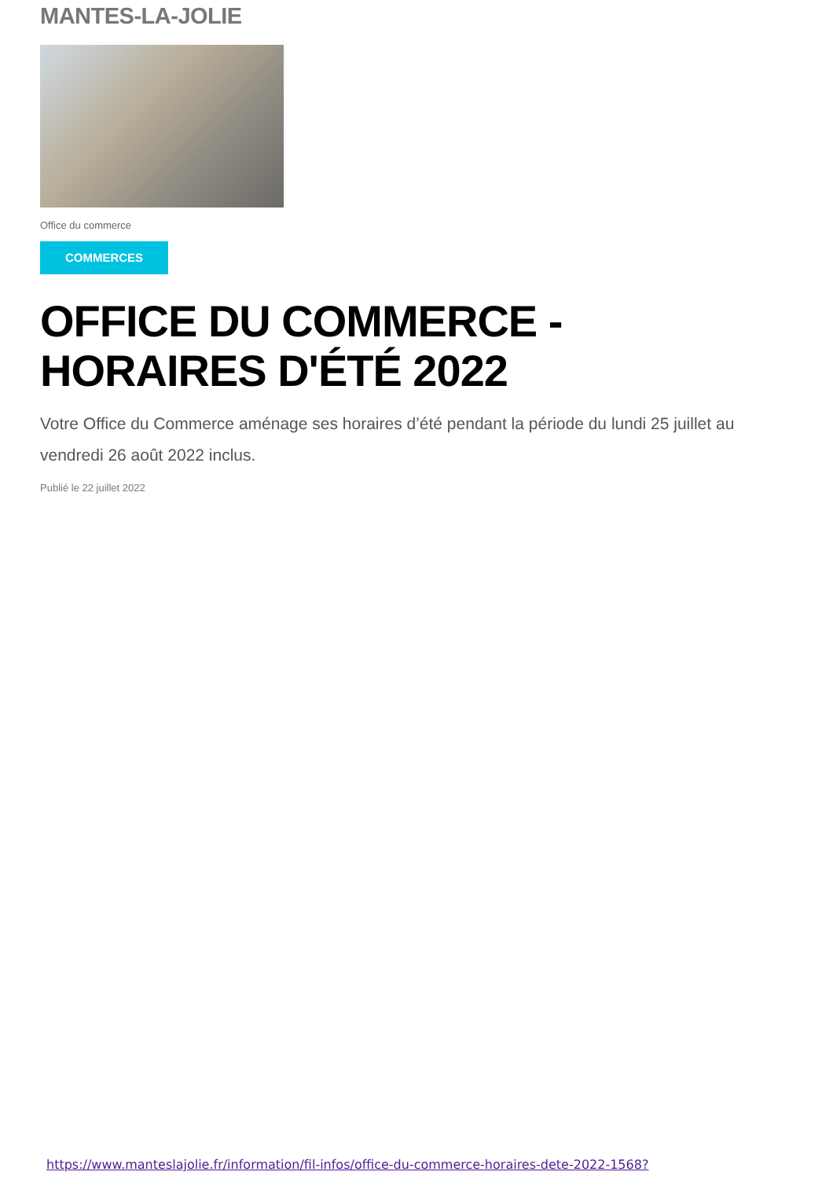MANTES-LA-JOLIE
Office du commerce
COMMERCES
OFFICE DU COMMERCE -
HORAIRES D'ÉTÉ 2022
Votre Office du Commerce aménage ses horaires d’été pendant la période du lundi 25 juillet au vendredi 26 août 2022 inclus.
Publié le 22 juillet 2022
https://www.manteslajolie.fr/information/fil-infos/office-du-commerce-horaires-dete-2022-1568?